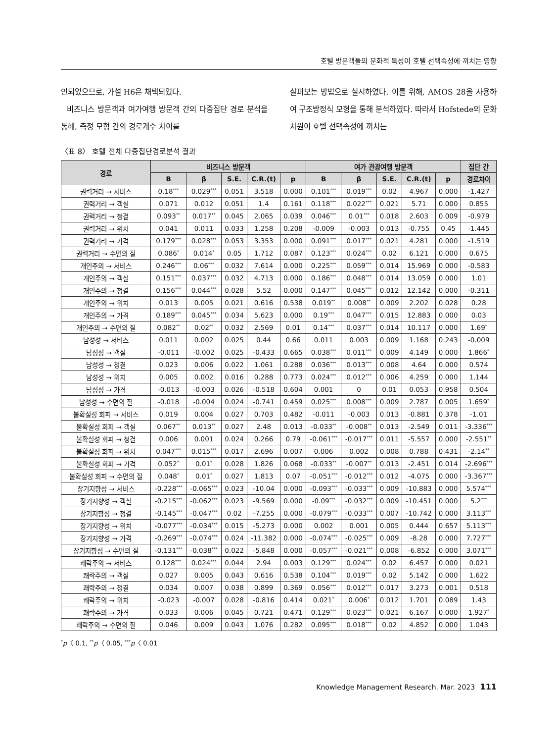호텔 방문객들의 문화적 특성이 호텔 선택속성에 끼치는 영향
인되었으므로, 가설 H6은 채택되었다.
비즈니스 방문객과 여가여행 방문객 간의 다중집단 경로 분석을 통해, 측정 모형 간의 경로계수 차이를
살펴보는 방법으로 실시하였다. 이를 위해, AMOS 28을 사용하여 구조방정식 모형을 통해 분석하였다. 따라서 Hofstede의 문화차원이 호텔 선택속성에 끼치는
〈표 8〉 호텔 전체 다중집단경로분석 결과
| 경로 | 비즈니스 방문객 | | | | | 여가 관광여행 방문객 | | | | | 집단 간 |
| --- | --- | --- | --- | --- | --- | --- | --- | --- | --- | --- | --- |
| | B | β | S.E. | C.R.(t) | p | B | β | S.E. | C.R.(t) | p | 경로차이 |
| 권력거리 → 서비스 | 0.18<sup>***</sup> | 0.029<sup>***</sup> | 0.051 | 3.518 | 0.000 | 0.101<sup>***</sup> | 0.019<sup>***</sup> | 0.02 | 4.967 | 0.000 | -1.427 |
| 권력거리 → 객실 | 0.071 | 0.012 | 0.051 | 1.4 | 0.161 | 0.118<sup>***</sup> | 0.022<sup>***</sup> | 0.021 | 5.71 | 0.000 | 0.855 |
| 권력거리 → 청결 | 0.093<sup>**</sup> | 0.017<sup>**</sup> | 0.045 | 2.065 | 0.039 | 0.046<sup>***</sup> | 0.01<sup>***</sup> | 0.018 | 2.603 | 0.009 | -0.979 |
| 권력거리 → 위치 | 0.041 | 0.011 | 0.033 | 1.258 | 0.208 | -0.009 | -0.003 | 0.013 | -0.755 | 0.45 | -1.445 |
| 권력거리 → 가격 | 0.179<sup>***</sup> | 0.028<sup>***</sup> | 0.053 | 3.353 | 0.000 | 0.091<sup>***</sup> | 0.017<sup>***</sup> | 0.021 | 4.281 | 0.000 | -1.519 |
| 권력거리 → 수면의 질 | 0.086<sup>*</sup> | 0.014<sup>*</sup> | 0.05 | 1.712 | 0.087 | 0.123<sup>***</sup> | 0.024<sup>***</sup> | 0.02 | 6.121 | 0.000 | 0.675 |
| 개인주의 → 서비스 | 0.246<sup>***</sup> | 0.06<sup>***</sup> | 0.032 | 7.614 | 0.000 | 0.225<sup>***</sup> | 0.059<sup>***</sup> | 0.014 | 15.969 | 0.000 | -0.583 |
| 개인주의 → 객실 | 0.151<sup>***</sup> | 0.037<sup>***</sup> | 0.032 | 4.713 | 0.000 | 0.186<sup>***</sup> | 0.048<sup>***</sup> | 0.014 | 13.059 | 0.000 | 1.01 |
| 개인주의 → 청결 | 0.156<sup>***</sup> | 0.044<sup>***</sup> | 0.028 | 5.52 | 0.000 | 0.147<sup>***</sup> | 0.045<sup>***</sup> | 0.012 | 12.142 | 0.000 | -0.311 |
| 개인주의 → 위치 | 0.013 | 0.005 | 0.021 | 0.616 | 0.538 | 0.019<sup>**</sup> | 0.008<sup>**</sup> | 0.009 | 2.202 | 0.028 | 0.28 |
| 개인주의 → 가격 | 0.189<sup>***</sup> | 0.045<sup>***</sup> | 0.034 | 5.623 | 0.000 | 0.19<sup>***</sup> | 0.047<sup>***</sup> | 0.015 | 12.883 | 0.000 | 0.03 |
| 개인주의 → 수면의 질 | 0.082<sup>**</sup> | 0.02<sup>**</sup> | 0.032 | 2.569 | 0.01 | 0.14<sup>***</sup> | 0.037<sup>***</sup> | 0.014 | 10.117 | 0.000 | 1.69<sup>*</sup> |
| 남성성 → 서비스 | 0.011 | 0.002 | 0.025 | 0.44 | 0.66 | 0.011 | 0.003 | 0.009 | 1.168 | 0.243 | -0.009 |
| 남성성 → 객실 | -0.011 | -0.002 | 0.025 | -0.433 | 0.665 | 0.038<sup>***</sup> | 0.011<sup>***</sup> | 0.009 | 4.149 | 0.000 | 1.866<sup>*</sup> |
| 남성성 → 청결 | 0.023 | 0.006 | 0.022 | 1.061 | 0.288 | 0.036<sup>***</sup> | 0.013<sup>***</sup> | 0.008 | 4.64 | 0.000 | 0.574 |
| 남성성 → 위치 | 0.005 | 0.002 | 0.016 | 0.288 | 0.773 | 0.024<sup>***</sup> | 0.012<sup>***</sup> | 0.006 | 4.259 | 0.000 | 1.144 |
| 남성성 → 가격 | -0.013 | -0.003 | 0.026 | -0.518 | 0.604 | 0.001 | 0 | 0.01 | 0.053 | 0.958 | 0.504 |
| 남성성 → 수면의 질 | -0.018 | -0.004 | 0.024 | -0.741 | 0.459 | 0.025<sup>***</sup> | 0.008<sup>***</sup> | 0.009 | 2.787 | 0.005 | 1.659<sup>*</sup> |
| 불확실성 회피 → 서비스 | 0.019 | 0.004 | 0.027 | 0.703 | 0.482 | -0.011 | -0.003 | 0.013 | -0.881 | 0.378 | -1.01 |
| 불확실성 회피 → 객실 | 0.067<sup>**</sup> | 0.013<sup>**</sup> | 0.027 | 2.48 | 0.013 | -0.033<sup>**</sup> | -0.008<sup>**</sup> | 0.013 | -2.549 | 0.011 | -3.336<sup>***</sup> |
| 불확실성 회피 → 청결 | 0.006 | 0.001 | 0.024 | 0.266 | 0.79 | -0.061<sup>***</sup> | -0.017<sup>***</sup> | 0.011 | -5.557 | 0.000 | -2.551<sup>**</sup> |
| 불확실성 회피 → 위치 | 0.047<sup>***</sup> | 0.015<sup>***</sup> | 0.017 | 2.696 | 0.007 | 0.006 | 0.002 | 0.008 | 0.788 | 0.431 | -2.14<sup>**</sup> |
| 불확실성 회피 → 가격 | 0.052<sup>*</sup> | 0.01<sup>*</sup> | 0.028 | 1.826 | 0.068 | -0.033<sup>**</sup> | -0.007<sup>**</sup> | 0.013 | -2.451 | 0.014 | -2.696<sup>***</sup> |
| 불확실성 회피 → 수면의 질 | 0.048<sup>*</sup> | 0.01<sup>*</sup> | 0.027 | 1.813 | 0.07 | -0.051<sup>***</sup> | -0.012<sup>***</sup> | 0.012 | -4.075 | 0.000 | -3.367<sup>***</sup> |
| 장기지향성 → 서비스 | -0.228<sup>***</sup> | -0.065<sup>***</sup> | 0.023 | -10.04 | 0.000 | -0.093<sup>***</sup> | -0.033<sup>***</sup> | 0.009 | -10.883 | 0.000 | 5.574<sup>***</sup> |
| 장기지향성 → 객실 | -0.215<sup>***</sup> | -0.062<sup>***</sup> | 0.023 | -9.569 | 0.000 | -0.09<sup>***</sup> | -0.032<sup>***</sup> | 0.009 | -10.451 | 0.000 | 5.2<sup>***</sup> |
| 장기지향성 → 청결 | -0.145<sup>***</sup> | -0.047<sup>***</sup> | 0.02 | -7.255 | 0.000 | -0.079<sup>***</sup> | -0.033<sup>***</sup> | 0.007 | -10.742 | 0.000 | 3.113<sup>***</sup> |
| 장기지향성 → 위치 | -0.077<sup>***</sup> | -0.034<sup>***</sup> | 0.015 | -5.273 | 0.000 | 0.002 | 0.001 | 0.005 | 0.444 | 0.657 | 5.113<sup>***</sup> |
| 장기지향성 → 가격 | -0.269<sup>***</sup> | -0.074<sup>***</sup> | 0.024 | -11.382 | 0.000 | -0.074<sup>***</sup> | -0.025<sup>***</sup> | 0.009 | -8.28 | 0.000 | 7.727<sup>***</sup> |
| 장기지향성 → 수면의 질 | -0.131<sup>***</sup> | -0.038<sup>***</sup> | 0.022 | -5.848 | 0.000 | -0.057<sup>***</sup> | -0.021<sup>***</sup> | 0.008 | -6.852 | 0.000 | 3.071<sup>***</sup> |
| 쾌락주의 → 서비스 | 0.128<sup>***</sup> | 0.024<sup>***</sup> | 0.044 | 2.94 | 0.003 | 0.129<sup>***</sup> | 0.024<sup>***</sup> | 0.02 | 6.457 | 0.000 | 0.021 |
| 쾌락주의 → 객실 | 0.027 | 0.005 | 0.043 | 0.616 | 0.538 | 0.104<sup>***</sup> | 0.019<sup>***</sup> | 0.02 | 5.142 | 0.000 | 1.622 |
| 쾌락주의 → 청결 | 0.034 | 0.007 | 0.038 | 0.899 | 0.369 | 0.056<sup>***</sup> | 0.012<sup>***</sup> | 0.017 | 3.273 | 0.001 | 0.518 |
| 쾌락주의 → 위치 | -0.023 | -0.007 | 0.028 | -0.816 | 0.414 | 0.021<sup>*</sup> | 0.006<sup>*</sup> | 0.012 | 1.701 | 0.089 | 1.43 |
| 쾌락주의 → 가격 | 0.033 | 0.006 | 0.045 | 0.721 | 0.471 | 0.129<sup>***</sup> | 0.023<sup>***</sup> | 0.021 | 6.167 | 0.000 | 1.927<sup>*</sup> |
| 쾌락주의 → 수면의 질 | 0.046 | 0.009 | 0.043 | 1.076 | 0.282 | 0.095<sup>***</sup> | 0.018<sup>***</sup> | 0.02 | 4.852 | 0.000 | 1.043 |
<sup>*</sup> p〈 0.1, <sup>**</sup>p〈 0.05, <sup>***</sup>p〈 0.01
Knowledge Management Research. Mar. 2023 111